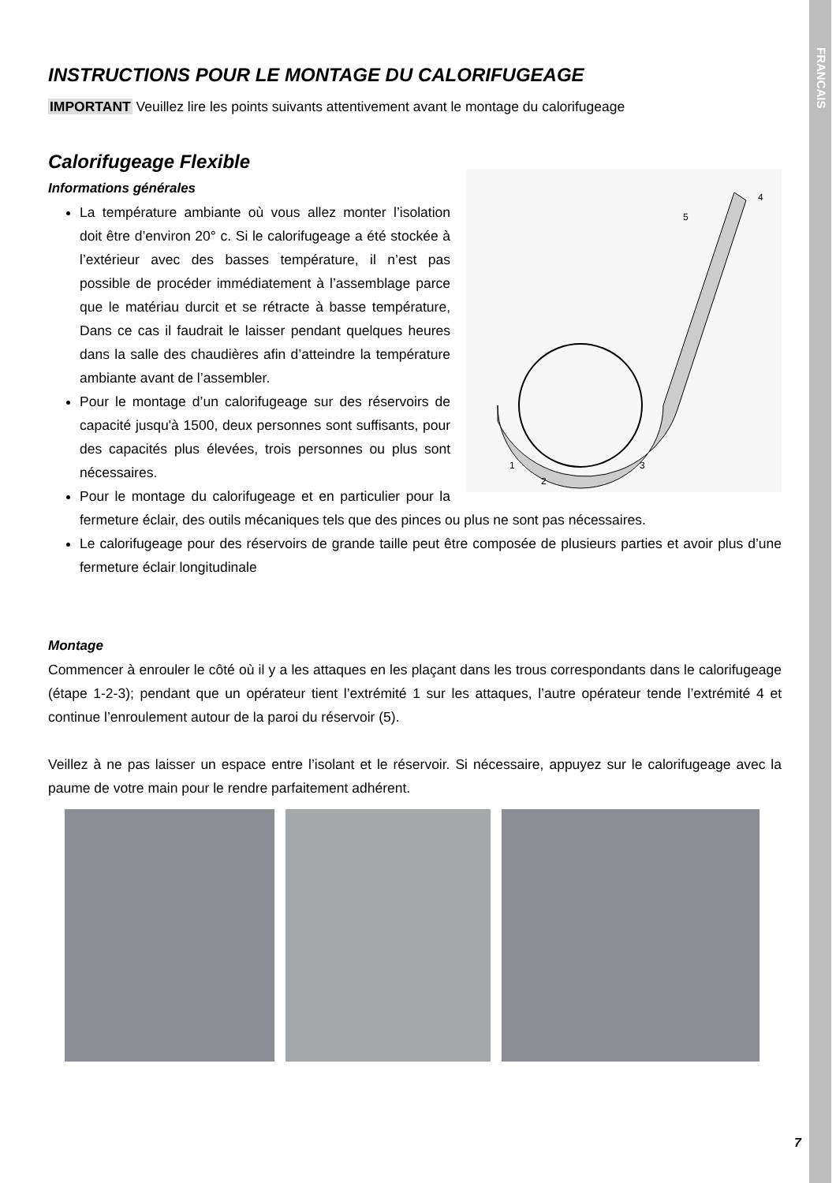FRANCAIS
INSTRUCTIONS POUR LE MONTAGE DU CALORIFUGEAGE
IMPORTANT Veuillez lire les points suivants attentivement avant le montage du calorifugeage
Calorifugeage Flexible
Informations générales
1
2
3
4
5
La température ambiante où vous allez monter l’isolation doit être d’environ 20° c. Si le calorifugeage a été stockée à l’extérieur avec des basses température, il n’est pas possible de procéder immédiatement à l’assemblage parce que le matériau durcit et se rétracte à basse température, Dans ce cas il faudrait le laisser pendant quelques heures dans la salle des chaudières afin d’atteindre la température ambiante avant de l’assembler.
Pour le montage d’un calorifugeage sur des réservoirs de capacité jusqu'à 1500, deux personnes sont suffisants, pour des capacités plus élevées, trois personnes ou plus sont nécessaires.
Pour le montage du calorifugeage et en particulier pour la fermeture éclair, des outils mécaniques tels que des pinces ou plus ne sont pas nécessaires.
Le calorifugeage pour des réservoirs de grande taille peut être composée de plusieurs parties et avoir plus d’une fermeture éclair longitudinale
Montage
Commencer à enrouler le côté où il y a les attaques en les plaçant dans les trous correspondants dans le calorifugeage (étape 1-2-3); pendant que un opérateur tient l’extrémité 1 sur les attaques, l’autre opérateur tende l’extrémité 4 et continue l’enroulement autour de la paroi du réservoir (5).
Veillez à ne pas laisser un espace entre l’isolant et le réservoir. Si nécessaire, appuyez sur le calorifugeage avec la paume de votre main pour le rendre parfaitement adhérent.
7